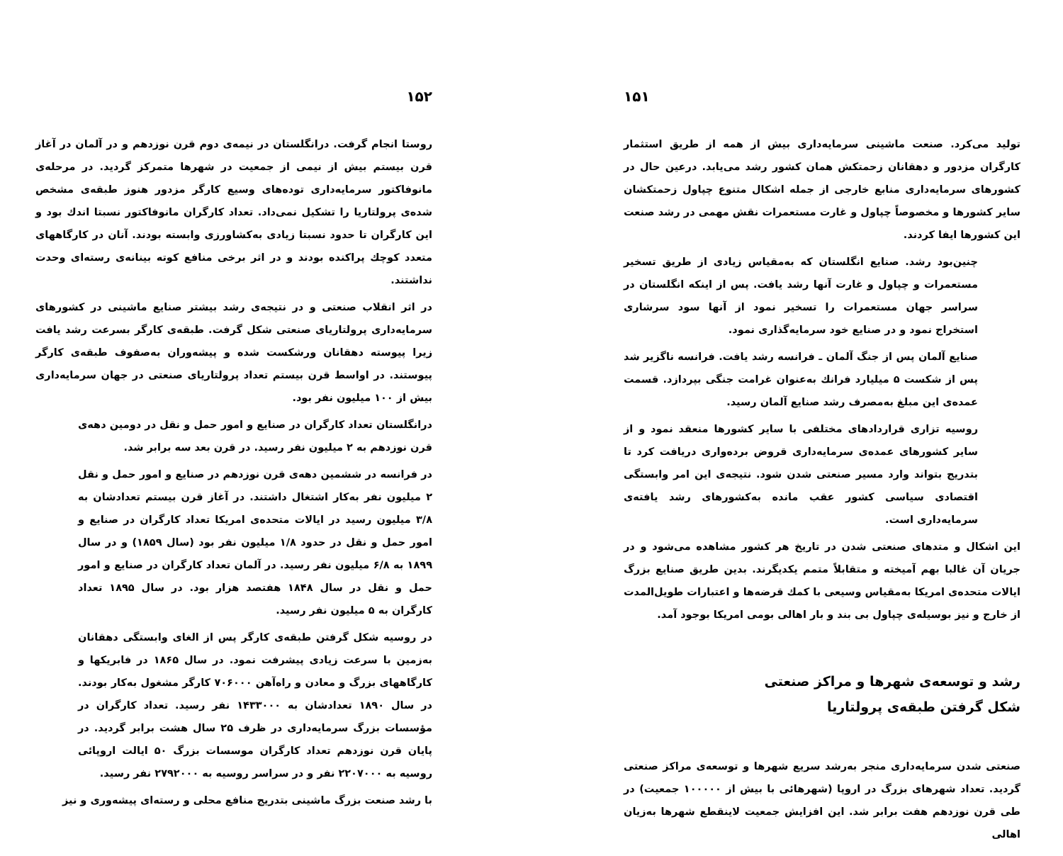۱۵۱
تولید می‌کرد. صنعت ماشینی سرمایه‌داری بیش از همه از طریق استثمار کارگران مزدور و دهقانان زحمتکش همان کشور رشد می‌یابد. درعین حال در کشورهای سرمایه‌داری منابع خارجی از جمله اشکال متنوع چپاول زحمتکشان سایر کشورها و مخصوصاً چپاول و غارت مستعمرات نقش مهمی در رشد صنعت این کشورها ایفا کردند.
چنین‌بود رشد. صنایع انگلستان که به‌مقیاس زیادی از طریق تسخیر مستعمرات و چپاول و غارت آنها رشد یافت. پس از اینکه انگلستان در سراسر جهان مستعمرات را تسخیر نمود از آنها سود سرشاری استخراج نمود و در صنایع خود سرمایه‌گذاری نمود.
صنایع آلمان پس از جنگ آلمان ـ فرانسه رشد یافت. فرانسه ناگزیر شد پس از شکست ۵ میلیارد فرانك به‌عنوان غرامت جنگی بپردازد. قسمت عمده‌ی این مبلغ به‌مصرف رشد صنایع آلمان رسید.
روسیه تزاری قراردادهای مختلفی با سایر کشورها منعقد نمود و از سایر کشورهای عمده‌ی سرمایه‌داری قروض برده‌واری دریافت کرد تا بتدریج بتواند وارد مسیر صنعتی شدن شود. نتیجه‌ی این امر وابستگی اقتصادی سیاسی کشور عقب مانده به‌کشورهای رشد یافته‌ی سرمایه‌داری است.
این اشکال و متدهای صنعتی شدن در تاریخ هر کشور مشاهده می‌شود و در جریان آن غالبا بهم آمیخته و متقابلاً متمم یکدیگرند. بدین طریق صنایع بزرگ ایالات متحده‌ی امریکا به‌مقیاس وسیعی با کمك قرضه‌ها و اعتبارات طویل‌المدت از خارج و نیز بوسیله‌ی چپاول بی بند و بار اهالی بومی امریکا بوجود آمد.
رشد و توسعه‌ی شهرها و مراکز صنعتی
شکل گرفتن طبقه‌ی پرولتاریا
صنعتی شدن سرمایه‌داری منجر به‌رشد سریع شهرها و توسعه‌ی مراکز صنعتی گردید. تعداد شهرهای بزرگ در اروپا (شهرهائی با بیش از ۱۰۰۰۰۰ جمعیت) در طی قرن نوزدهم هفت برابر شد. این افزایش جمعیت لاینقطع شهرها به‌زیان اهالی
۱۵۲
روستا انجام گرفت. درانگلستان در نیمه‌ی دوم قرن نوزدهم و در آلمان در آغاز قرن بیستم بیش از نیمی از جمعیت در شهرها متمرکز گردید. در مرحله‌ی مانوفاکتور سرمایه‌داری توده‌های وسیع کارگر مزدور هنوز طبقه‌ی مشخص شده‌ی پرولتاریا را تشکیل نمی‌داد. تعداد کارگران مانوفاکتور نسبتا اندك بود و این کارگران تا حدود نسبتا زیادی به‌کشاورزی وابسته بودند. آنان در کارگاههای متعدد کوچك پراکنده بودند و در اثر برخی منافع کوته بینانه‌ی رسته‌ای وحدت نداشتند.
در اثر انقلاب صنعتی و در نتیجه‌ی رشد بیشتر صنایع ماشینی در کشورهای سرمایه‌داری پرولتاریای صنعتی شکل گرفت. طبقه‌ی کارگر بسرعت رشد یافت زیرا پیوسته دهقانان ورشکست شده و پیشه‌وران به‌صفوف طبقه‌ی کارگر پیوستند. در اواسط قرن بیستم تعداد پرولتاریای صنعتی در جهان سرمایه‌داری بیش از ۱۰۰ میلیون نفر بود.
درانگلستان تعداد کارگران در صنایع و امور حمل و نقل در دومین دهه‌ی قرن نوزدهم به ۲ میلیون نفر رسید. در قرن بعد سه برابر شد.
در فرانسه در ششمین دهه‌ی قرن نوزدهم در صنایع و امور حمل و نقل ۲ میلیون نفر به‌کار اشتغال داشتند. در آغاز قرن بیستم تعدادشان به ۳/۸ میلیون رسید در ایالات متحده‌ی امریکا تعداد کارگران در صنایع و امور حمل و نقل در حدود ۱/۸ میلیون نفر بود (سال ۱۸۵۹) و در سال ۱۸۹۹ به ۶/۸ میلیون نفر رسید. در آلمان تعداد کارگران در صنایع و امور حمل و نقل در سال ۱۸۴۸ هفتصد هزار بود. در سال ۱۸۹۵ تعداد کارگران به ۵ میلیون نفر رسید.
در روسیه شکل گرفتن طبقه‌ی کارگر پس از الغای وابستگی دهقانان به‌زمین با سرعت زیادی پیشرفت نمود. در سال ۱۸۶۵ در فابریکها و کارگاههای بزرگ و معادن و راه‌آهن ۷۰۶۰۰۰ کارگر مشغول به‌کار بودند. در سال ۱۸۹۰ تعدادشان به ۱۴۳۳۰۰۰ نفر رسید. تعداد کارگران در مؤسسات بزرگ سرمایه‌داری در ظرف ۲۵ سال هشت برابر گردید. در پایان قرن نوزدهم تعداد کارگران موسسات بزرگ ۵۰ ایالت اروپائی روسیه به ۲۲۰۷۰۰۰ نفر و در سراسر روسیه به ۲۷۹۲۰۰۰ نفر رسید.
با رشد صنعت بزرگ ماشینی بتدریج منافع محلی و رسته‌ای پیشه‌وری و نیز